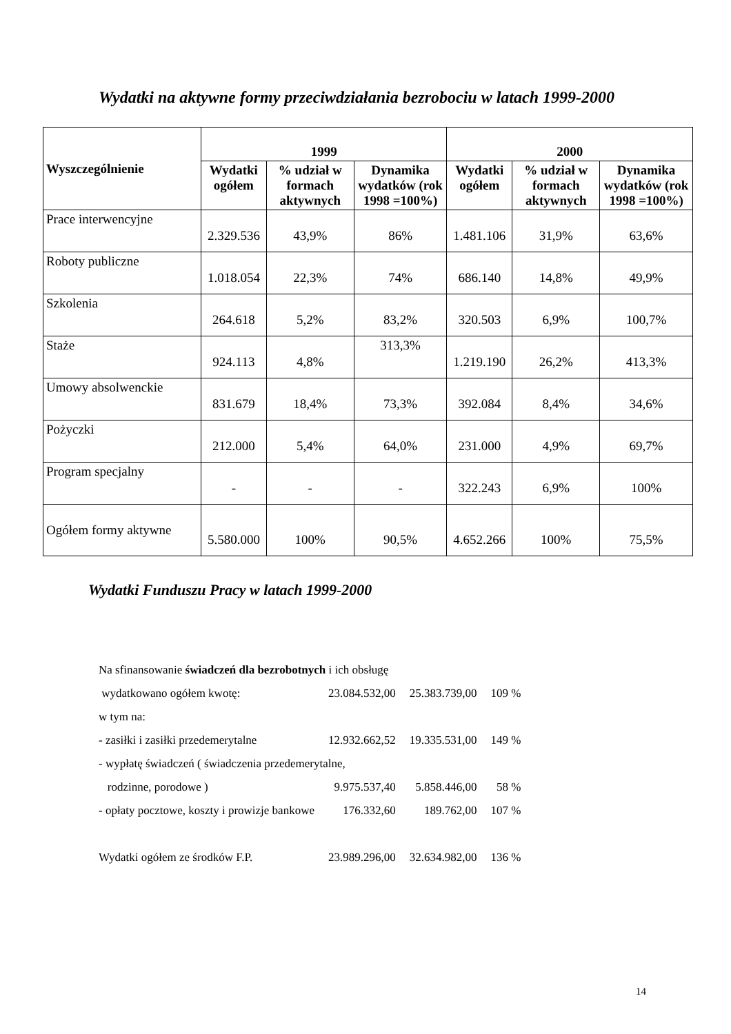Wydatki na aktywne formy przeciwdziałania bezrobociu w latach 1999-2000
| Wyszczególnienie | 1999 | | | 2000 | | |
| --- | --- | --- | --- | --- | --- | --- |
| | Wydatki ogółem | % udział w formach aktywnych | Dynamika wydatków (rok 1998 =100%) | Wydatki ogółem | % udział w formach aktywnych | Dynamika wydatków (rok 1998 =100%) |
| Prace interwencyjne | 2.329.536 | 43,9% | 86% | 1.481.106 | 31,9% | 63,6% |
| Roboty publiczne | 1.018.054 | 22,3% | 74% | 686.140 | 14,8% | 49,9% |
| Szkolenia | 264.618 | 5,2% | 83,2% | 320.503 | 6,9% | 100,7% |
| Staże | 924.113 | 4,8% | 313,3% | 1.219.190 | 26,2% | 413,3% |
| Umowy absolwenckie | 831.679 | 18,4% | 73,3% | 392.084 | 8,4% | 34,6% |
| Pożyczki | 212.000 | 5,4% | 64,0% | 231.000 | 4,9% | 69,7% |
| Program specjalny | - | - | - | 322.243 | 6,9% | 100% |
| Ogółem formy aktywne | 5.580.000 | 100% | 90,5% | 4.652.266 | 100% | 75,5% |
Wydatki Funduszu Pracy w latach 1999-2000
| Na sfinansowanie świadczeń dla bezrobotnych i ich obsługę | | | |
| wydatkowano ogółem kwotę: | 23.084.532,00 | 25.383.739,00 | 109 % |
| w tym na: | | | |
| - zasiłki i zasiłki przedemerytalne | 12.932.662,52 | 19.335.531,00 | 149 % |
| - wypłatę świadczeń ( świadczenia przedemerytalne, | | | |
| rodzinne, porodowe ) | 9.975.537,40 | 5.858.446,00 | 58 % |
| - opłaty pocztowe, koszty i prowizje bankowe | 176.332,60 | 189.762,00 | 107 % |
| Wydatki ogółem ze środków F.P. | 23.989.296,00 | 32.634.982,00 | 136 % |
14